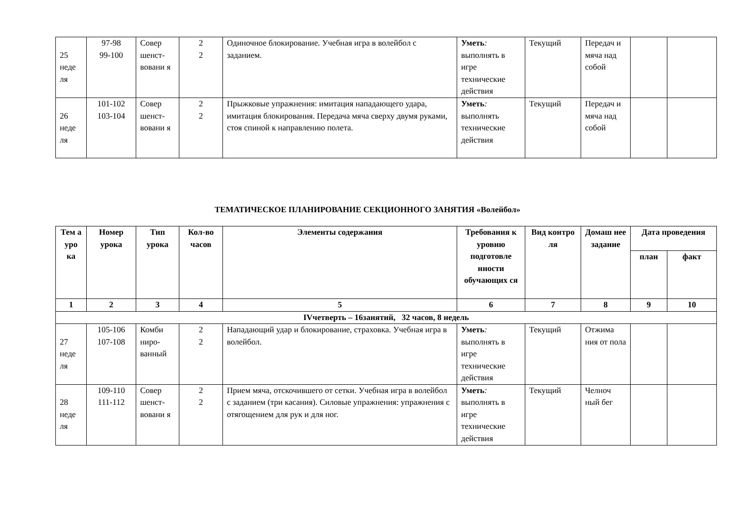| 25 неде ля | 97-98 99-100 | Совер шенст-вовани я | 2 2 | Одиночное блокирование. Учебная игра в волейбол с заданием. | Уметь : выполнять в игре технические действия | Текущий | Передач и мяча над собой | | |
| 26 неде ля | 101-102 103-104 | Совер шенст-вовани я | 2 2 | Прыжковые упражнения: имитация нападающего удара, имитация блокирования. Передача мяча сверху двумя руками, стоя спиной к направлению полета. | Уметь : выполнять технические действия | Текущий | Передач и мяча над собой | | |
ТЕМАТИЧЕСКОЕ ПЛАНИРОВАНИЕ СЕКЦИОННОГО ЗАНЯТИЯ «Волейбол»
| Тем а уро ка | Номер урока | Тип урока | Кол-во часов | Элементы содержания | Требования к уровню подготовле нности обучающих ся | Вид контро ля | Домаш нее задание | Дата проведения | |
| --- | --- | --- | --- | --- | --- | --- | --- | --- | --- |
| | | | | | | | | план | факт |
| 1 | 2 | 3 | 4 | 5 | 6 | 7 | 8 | 9 | 10 |
| IVчетверть – 16занятий, 32 часов, 8 недель | | | | | | | | | |
| 27 неде ля | 105-106 107-108 | Комби ниро-ванный | 2 2 | Нападающий удар и блокирование, страховка. Учебная игра в волейбол. | Уметь : выполнять в игре технические действия | Текущий | Отжима ния от пола | | |
| 28 неде ля | 109-110 111-112 | Совер шенст-вовани я | 2 2 | Прием мяча, отскочившего от сетки. Учебная игра в волейбол с заданием (три касания). Силовые упражнения: упражнения с отягощением для рук и для ног. | Уметь : выполнять в игре технические действия | Текущий | Челноч ный бег | | |